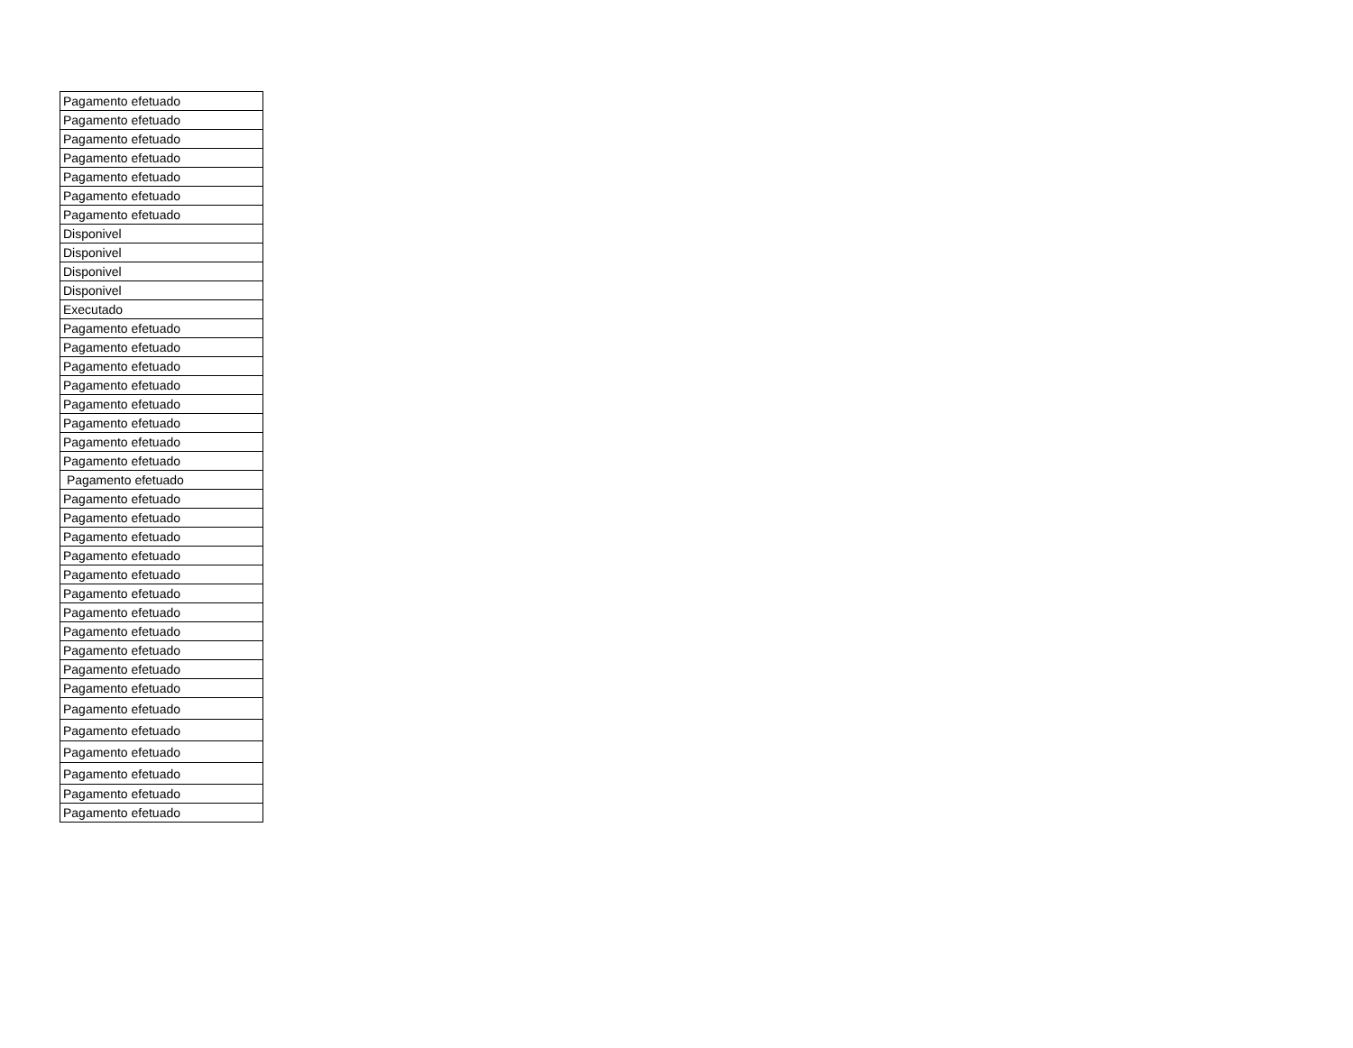| Pagamento efetuado |
| Pagamento efetuado |
| Pagamento efetuado |
| Pagamento efetuado |
| Pagamento efetuado |
| Pagamento efetuado |
| Pagamento efetuado |
| Disponivel |
| Disponivel |
| Disponivel |
| Disponivel |
| Executado |
| Pagamento efetuado |
| Pagamento efetuado |
| Pagamento efetuado |
| Pagamento efetuado |
| Pagamento efetuado |
| Pagamento efetuado |
| Pagamento efetuado |
| Pagamento efetuado |
| Pagamento efetuado |
| Pagamento efetuado |
| Pagamento efetuado |
| Pagamento efetuado |
| Pagamento efetuado |
| Pagamento efetuado |
| Pagamento efetuado |
| Pagamento efetuado |
| Pagamento efetuado |
| Pagamento efetuado |
| Pagamento efetuado |
| Pagamento efetuado |
| Pagamento efetuado |
| Pagamento efetuado |
| Pagamento efetuado |
| Pagamento efetuado |
| Pagamento efetuado |
| Pagamento efetuado |